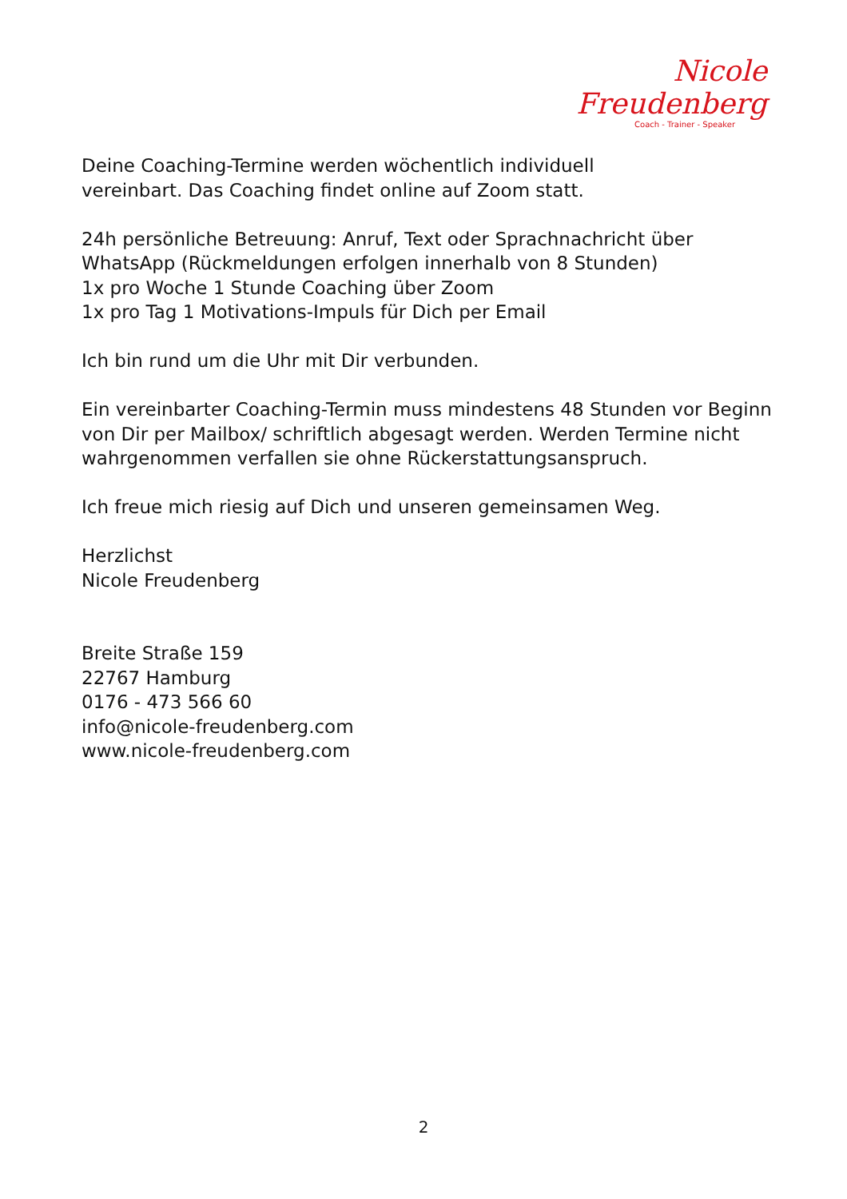Nicole Freudenberg
Coach - Trainer - Speaker
Deine Coaching-Termine werden wöchentlich individuell
vereinbart. Das Coaching findet online auf Zoom statt.
24h persönliche Betreuung: Anruf, Text oder Sprachnachricht über WhatsApp (Rückmeldungen erfolgen innerhalb von 8 Stunden)
1x pro Woche 1 Stunde Coaching über Zoom
1x pro Tag 1 Motivations-Impuls für Dich per Email
Ich bin rund um die Uhr mit Dir verbunden.
Ein vereinbarter Coaching-Termin muss mindestens 48 Stunden vor Beginn von Dir per Mailbox/ schriftlich abgesagt werden. Werden Termine nicht wahrgenommen verfallen sie ohne Rückerstattungsanspruch.
Ich freue mich riesig auf Dich und unseren gemeinsamen Weg.
Herzlichst
Nicole Freudenberg
Breite Straße 159
22767 Hamburg
0176 - 473 566 60
info@nicole-freudenberg.com
www.nicole-freudenberg.com
2